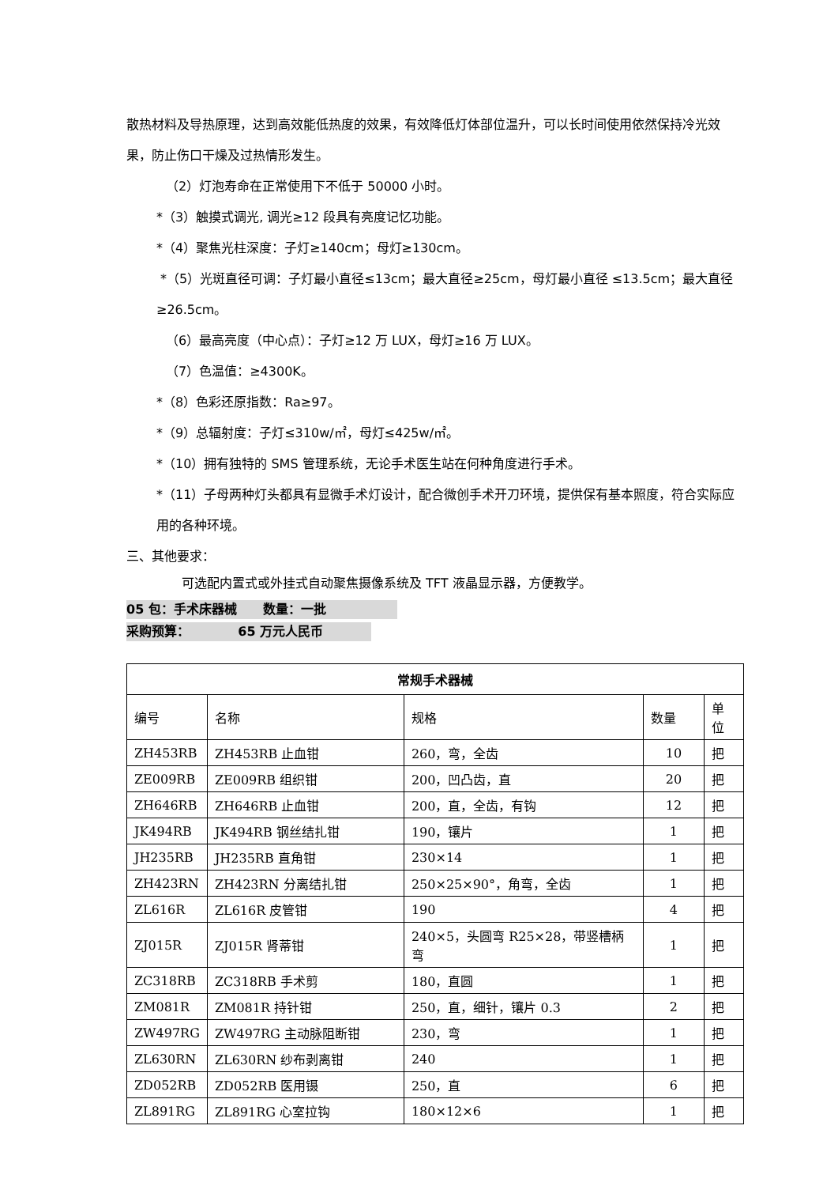散热材料及导热原理，达到高效能低热度的效果，有效降低灯体部位温升，可以长时间使用依然保持冷光效果，防止伤口干燥及过热情形发生。
（2）灯泡寿命在正常使用下不低于 50000 小时。
*（3）触摸式调光, 调光≥12 段具有亮度记忆功能。
*（4）聚焦光柱深度：子灯≥140cm；母灯≥130cm。
*（5）光斑直径可调：子灯最小直径≤13cm；最大直径≥25cm，母灯最小直径 ≤13.5cm；最大直径≥26.5cm。
（6）最高亮度（中心点）：子灯≥12 万 LUX，母灯≥16 万 LUX。
（7）色温值：≥4300K。
*（8）色彩还原指数：Ra≥97。
*（9）总辐射度：子灯≤310w/㎡，母灯≤425w/㎡。
*（10）拥有独特的 SMS 管理系统，无论手术医生站在何种角度进行手术。
*（11）子母两种灯头都具有显微手术灯设计，配合微创手术开刀环境，提供保有基本照度，符合实际应用的各种环境。
三、其他要求：
可选配内置式或外挂式自动聚焦摄像系统及 TFT 液晶显示器，方便教学。
05 包：手术床器械 数量：一批
采购预算： 65 万元人民币
| 常规手术器械 | | | | |
| --- | --- | --- | --- | --- |
| 编号 | 名称 | 规格 | 数量 | 单位 |
| ZH453RB | ZH453RB 止血钳 | 260，弯，全齿 | 10 | 把 |
| ZE009RB | ZE009RB 组织钳 | 200，凹凸齿，直 | 20 | 把 |
| ZH646RB | ZH646RB 止血钳 | 200，直，全齿，有钩 | 12 | 把 |
| JK494RB | JK494RB 钢丝结扎钳 | 190，镶片 | 1 | 把 |
| JH235RB | JH235RB 直角钳 | 230×14 | 1 | 把 |
| ZH423RN | ZH423RN 分离结扎钳 | 250×25×90°，角弯，全齿 | 1 | 把 |
| ZL616R | ZL616R 皮管钳 | 190 | 4 | 把 |
| ZJ015R | ZJ015R 肾蒂钳 | 240×5，头圆弯 R25×28，带竖槽柄弯 | 1 | 把 |
| ZC318RB | ZC318RB 手术剪 | 180，直圆 | 1 | 把 |
| ZM081R | ZM081R 持针钳 | 250，直，细针，镶片 0.3 | 2 | 把 |
| ZW497RG | ZW497RG 主动脉阻断钳 | 230，弯 | 1 | 把 |
| ZL630RN | ZL630RN 纱布剥离钳 | 240 | 1 | 把 |
| ZD052RB | ZD052RB 医用镊 | 250，直 | 6 | 把 |
| ZL891RG | ZL891RG 心室拉钩 | 180×12×6 | 1 | 把 |